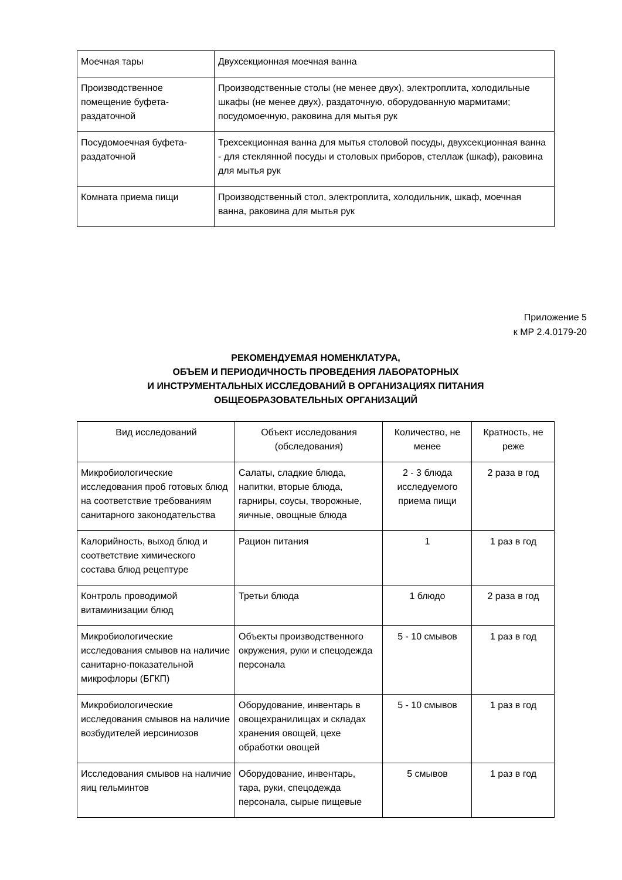| Моечная тары | Двухсекционная моечная ванна |
| Производственное помещение буфета-раздаточной | Производственные столы (не менее двух), электроплита, холодильные шкафы (не менее двух), раздаточную, оборудованную мармитами; посудомоечную, раковина для мытья рук |
| Посудомоечная буфета-раздаточной | Трехсекционная ванна для мытья столовой посуды, двухсекционная ванна - для стеклянной посуды и столовых приборов, стеллаж (шкаф), раковина для мытья рук |
| Комната приема пищи | Производственный стол, электроплита, холодильник, шкаф, моечная ванна, раковина для мытья рук |
Приложение 5
к МР 2.4.0179-20
РЕКОМЕНДУЕМАЯ НОМЕНКЛАТУРА,
ОБЪЕМ И ПЕРИОДИЧНОСТЬ ПРОВЕДЕНИЯ ЛАБОРАТОРНЫХ
И ИНСТРУМЕНТАЛЬНЫХ ИССЛЕДОВАНИЙ В ОРГАНИЗАЦИЯХ ПИТАНИЯ
ОБЩЕОБРАЗОВАТЕЛЬНЫХ ОРГАНИЗАЦИЙ
| Вид исследований | Объект исследования (обследования) | Количество, не менее | Кратность, не реже |
| --- | --- | --- | --- |
| Микробиологические исследования проб готовых блюд на соответствие требованиям санитарного законодательства | Салаты, сладкие блюда, напитки, вторые блюда, гарниры, соусы, творожные, яичные, овощные блюда | 2 - 3 блюда исследуемого приема пищи | 2 раза в год |
| Калорийность, выход блюд и соответствие химического состава блюд рецептуре | Рацион питания | 1 | 1 раз в год |
| Контроль проводимой витаминизации блюд | Третьи блюда | 1 блюдо | 2 раза в год |
| Микробиологические исследования смывов на наличие санитарно-показательной микрофлоры (БГКП) | Объекты производственного окружения, руки и спецодежда персонала | 5 - 10 смывов | 1 раз в год |
| Микробиологические исследования смывов на наличие возбудителей иерсиниозов | Оборудование, инвентарь в овощехранилищах и складах хранения овощей, цехе обработки овощей | 5 - 10 смывов | 1 раз в год |
| Исследования смывов на наличие яиц гельминтов | Оборудование, инвентарь, тара, руки, спецодежда персонала, сырые пищевые | 5 смывов | 1 раз в год |